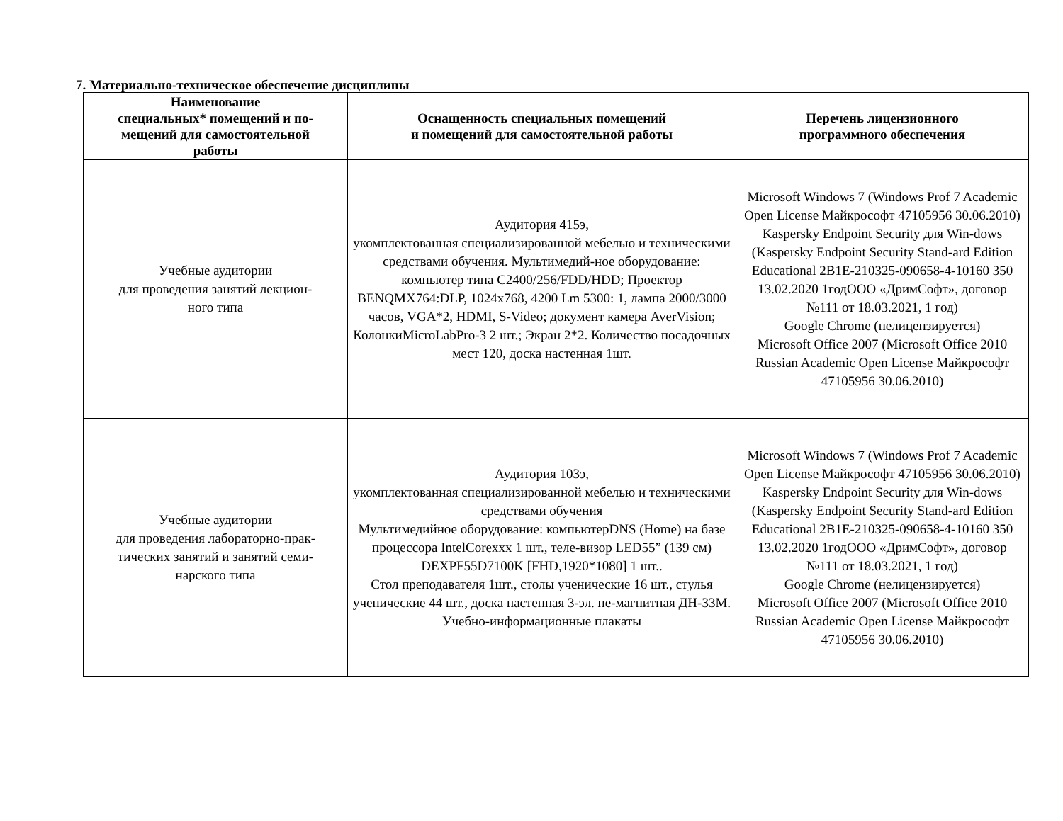7. Материально-техническое обеспечение дисциплины
| Наименование специальных* помещений и по- мещений для самостоятельной работы | Оснащенность специальных помещений и помещений для самостоятельной работы | Перечень лицензионного программного обеспечения |
| --- | --- | --- |
| Учебные аудитории для проведения занятий лекцион- ного типа | Аудитория 415э, укомплектованная специализированной мебелью и техническими средствами обучения. Мультимедий-ное оборудование: компьютер типа C2400/256/FDD/HDD; Проектор BENQMX764:DLP, 1024x768, 4200 Lm 5300: 1, лампа 2000/3000 часов, VGA*2, HDMI, S-Video; документ камера AverVision; КолонкиMicroLabPro-3 2 шт.; Экран 2*2. Количество посадочных мест 120, доска настенная 1шт. | Microsoft Windows 7 (Windows Prof 7 Academic Open License Майкрософт 47105956 30.06.2010) Kaspersky Endpoint Security для Win-dows (Kaspersky Endpoint Security Stand-ard Edition Educational 2B1E-210325-090658-4-10160 350 13.02.2020 1годООО «ДримСофт», договор №111 от 18.03.2021, 1 год) Google Chrome (нелицензируется) Microsoft Office 2007 (Microsoft Office 2010 Russian Academic Open License Майкрософт 47105956 30.06.2010) |
| Учебные аудитории для проведения лабораторно-прак- тических занятий и занятий семи- нарского типа | Аудитория 103э, укомплектованная специализированной мебелью и техническими средствами обучения Мультимедийное оборудование: компьютерDNS (Home) на базе процессора IntelCorexxx 1 шт., теле-визор LED55” (139 см) DEXPF55D7100K [FHD,1920*1080] 1 шт.. Стол преподавателя 1шт., столы ученические 16 шт., стулья ученические 44 шт., доска настенная 3-эл. не-магнитная ДН-33М. Учебно-информационные плакаты | Microsoft Windows 7 (Windows Prof 7 Academic Open License Майкрософт 47105956 30.06.2010) Kaspersky Endpoint Security для Win-dows (Kaspersky Endpoint Security Stand-ard Edition Educational 2B1E-210325-090658-4-10160 350 13.02.2020 1годООО «ДримСофт», договор №111 от 18.03.2021, 1 год) Google Chrome (нелицензируется) Microsoft Office 2007 (Microsoft Office 2010 Russian Academic Open License Майкрософт 47105956 30.06.2010) |